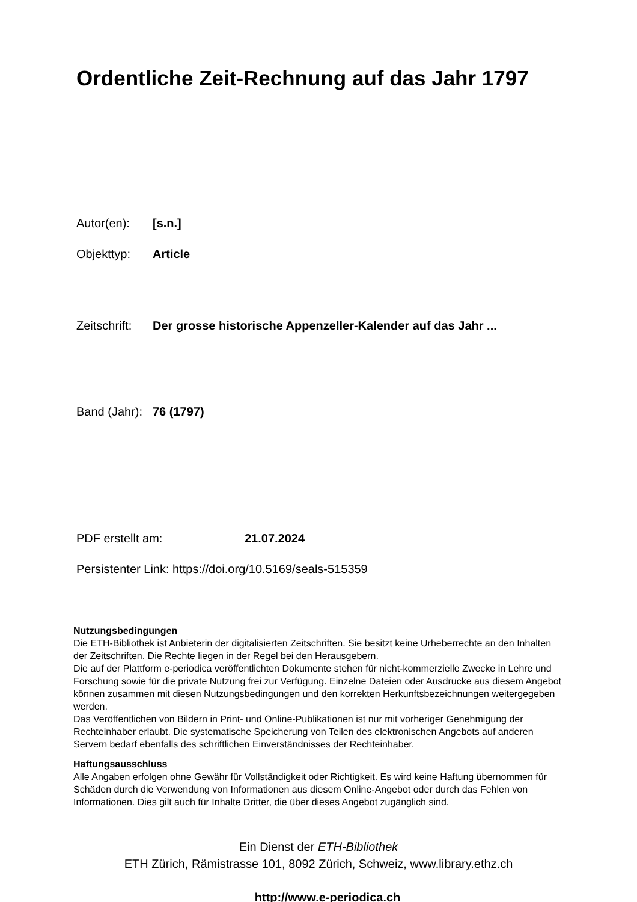Ordentliche Zeit-Rechnung auf das Jahr 1797
Autor(en): [s.n.]
Objekttyp: Article
Zeitschrift: Der grosse historische Appenzeller-Kalender auf das Jahr ...
Band (Jahr): 76 (1797)
PDF erstellt am: 21.07.2024
Persistenter Link: https://doi.org/10.5169/seals-515359
Nutzungsbedingungen
Die ETH-Bibliothek ist Anbieterin der digitalisierten Zeitschriften. Sie besitzt keine Urheberrechte an den Inhalten der Zeitschriften. Die Rechte liegen in der Regel bei den Herausgebern.
Die auf der Plattform e-periodica veröffentlichten Dokumente stehen für nicht-kommerzielle Zwecke in Lehre und Forschung sowie für die private Nutzung frei zur Verfügung. Einzelne Dateien oder Ausdrucke aus diesem Angebot können zusammen mit diesen Nutzungsbedingungen und den korrekten Herkunftsbezeichnungen weitergegeben werden.
Das Veröffentlichen von Bildern in Print- und Online-Publikationen ist nur mit vorheriger Genehmigung der Rechteinhaber erlaubt. Die systematische Speicherung von Teilen des elektronischen Angebots auf anderen Servern bedarf ebenfalls des schriftlichen Einverständnisses der Rechteinhaber.
Haftungsausschluss
Alle Angaben erfolgen ohne Gewähr für Vollständigkeit oder Richtigkeit. Es wird keine Haftung übernommen für Schäden durch die Verwendung von Informationen aus diesem Online-Angebot oder durch das Fehlen von Informationen. Dies gilt auch für Inhalte Dritter, die über dieses Angebot zugänglich sind.
Ein Dienst der ETH-Bibliothek
ETH Zürich, Rämistrasse 101, 8092 Zürich, Schweiz, www.library.ethz.ch
http://www.e-periodica.ch